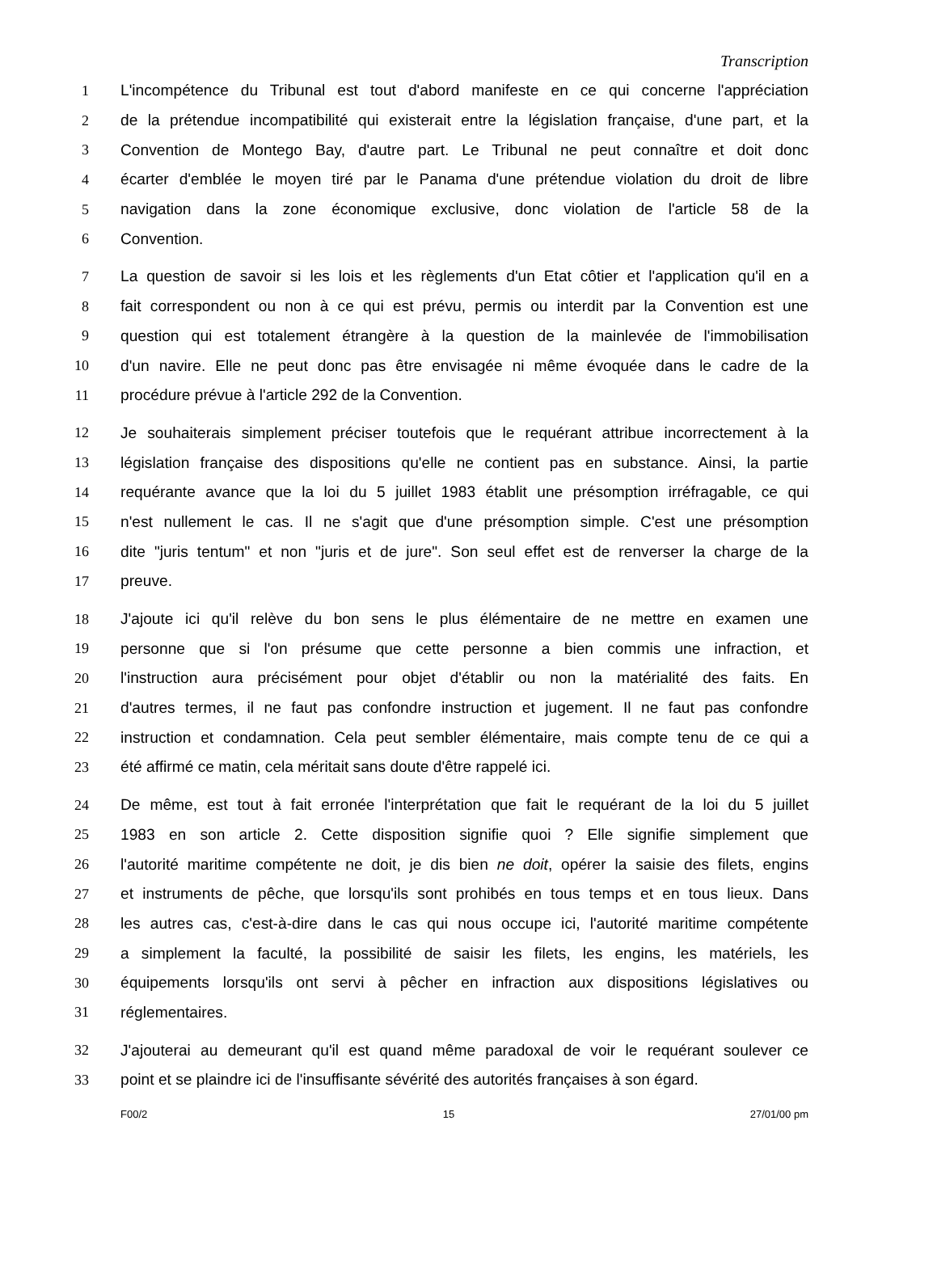Transcription
1 L'incompétence du Tribunal est tout d'abord manifeste en ce qui concerne l'appréciation
2 de la prétendue incompatibilité qui existerait entre la législation française, d'une part, et la
3 Convention de Montego Bay, d'autre part. Le Tribunal ne peut connaître et doit donc
4 écarter d'emblée le moyen tiré par le Panama d'une prétendue violation du droit de libre
5 navigation dans la zone économique exclusive, donc violation de l'article 58 de la
6 Convention.
7 La question de savoir si les lois et les règlements d'un Etat côtier et l'application qu'il en a
8 fait correspondent ou non à ce qui est prévu, permis ou interdit par la Convention est une
9 question qui est totalement étrangère à la question de la mainlevée de l'immobilisation
10 d'un navire. Elle ne peut donc pas être envisagée ni même évoquée dans le cadre de la
11 procédure prévue à l'article 292 de la Convention.
12 Je souhaiterais simplement préciser toutefois que le requérant attribue incorrectement à la
13 législation française des dispositions qu'elle ne contient pas en substance. Ainsi, la partie
14 requérante avance que la loi du 5 juillet 1983 établit une présomption irréfragable, ce qui
15 n'est nullement le cas. Il ne s'agit que d'une présomption simple. C'est une présomption
16 dite "juris tentum" et non "juris et de jure". Son seul effet est de renverser la charge de la
17 preuve.
18 J'ajoute ici qu'il relève du bon sens le plus élémentaire de ne mettre en examen une
19 personne que si l'on présume que cette personne a bien commis une infraction, et
20 l'instruction aura précisément pour objet d'établir ou non la matérialité des faits. En
21 d'autres termes, il ne faut pas confondre instruction et jugement. Il ne faut pas confondre
22 instruction et condamnation. Cela peut sembler élémentaire, mais compte tenu de ce qui a
23 été affirmé ce matin, cela méritait sans doute d'être rappelé ici.
24 De même, est tout à fait erronée l'interprétation que fait le requérant de la loi du 5 juillet
25 1983 en son article 2. Cette disposition signifie quoi ? Elle signifie simplement que
26 l'autorité maritime compétente ne doit, je dis bien ne doit, opérer la saisie des filets, engins
27 et instruments de pêche, que lorsqu'ils sont prohibés en tous temps et en tous lieux. Dans
28 les autres cas, c'est-à-dire dans le cas qui nous occupe ici, l'autorité maritime compétente
29 a simplement la faculté, la possibilité de saisir les filets, les engins, les matériels, les
30 équipements lorsqu'ils ont servi à pêcher en infraction aux dispositions législatives ou
31 réglementaires.
32 J'ajouterai au demeurant qu'il est quand même paradoxal de voir le requérant soulever ce
33 point et se plaindre ici de l'insuffisante sévérité des autorités françaises à son égard.
F00/2 15 27/01/00 pm